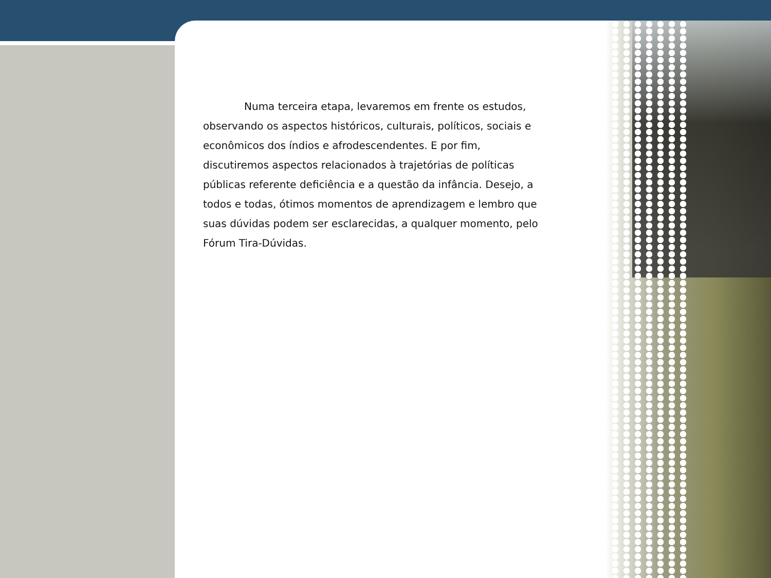Numa terceira etapa, levaremos em frente os estudos, observando os aspectos históricos, culturais, políticos, sociais e econômicos dos índios e afrodescendentes. E por fim, discutiremos aspectos relacionados à trajetórias de políticas públicas referente deficiência e a questão da infância. Desejo, a todos e todas, ótimos momentos de aprendizagem e lembro que suas dúvidas podem ser esclarecidas, a qualquer momento, pelo Fórum Tira-Dúvidas.